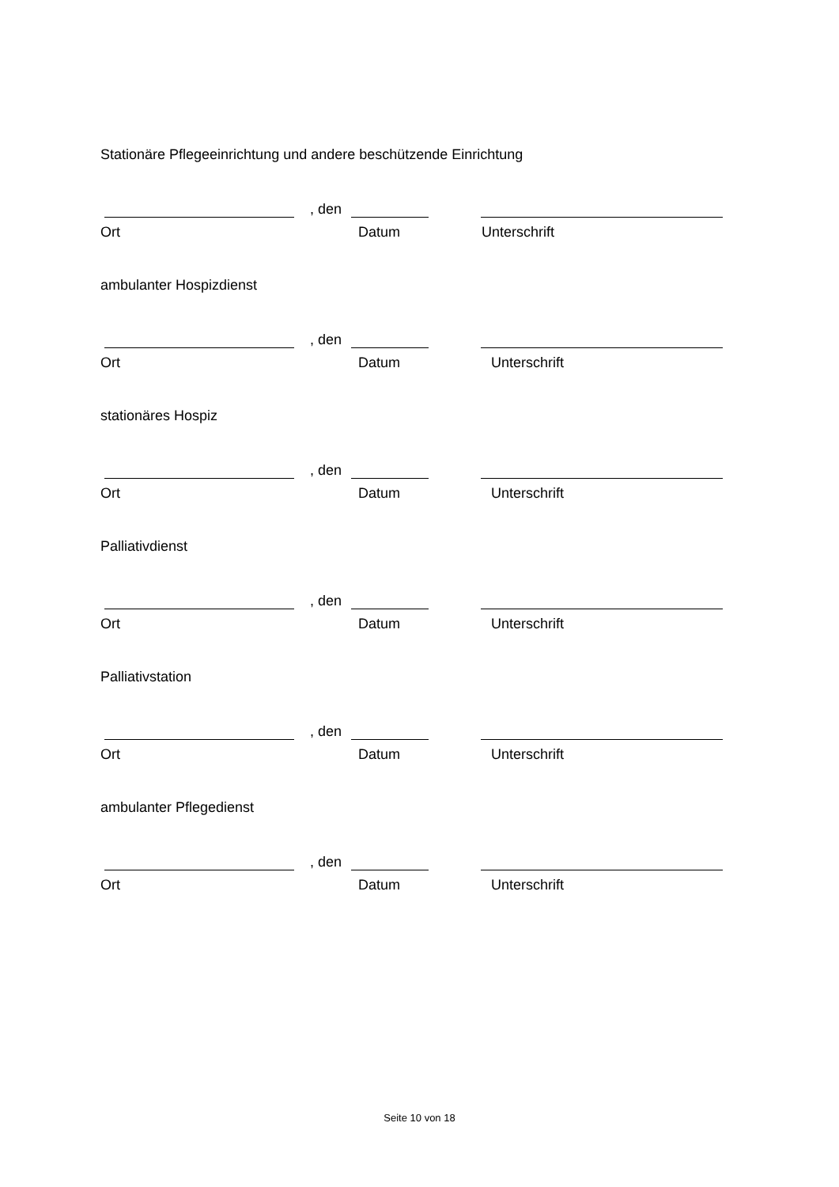Stationäre Pflegeeinrichtung und andere beschützende Einrichtung
, den
Ort Datum Unterschrift
ambulanter Hospizdienst
, den
Ort Datum Unterschrift
stationäres Hospiz
, den
Ort Datum Unterschrift
Palliativdienst
, den
Ort Datum Unterschrift
Palliativstation
, den
Ort Datum Unterschrift
ambulanter Pflegedienst
, den
Ort Datum Unterschrift
Seite 10 von 18